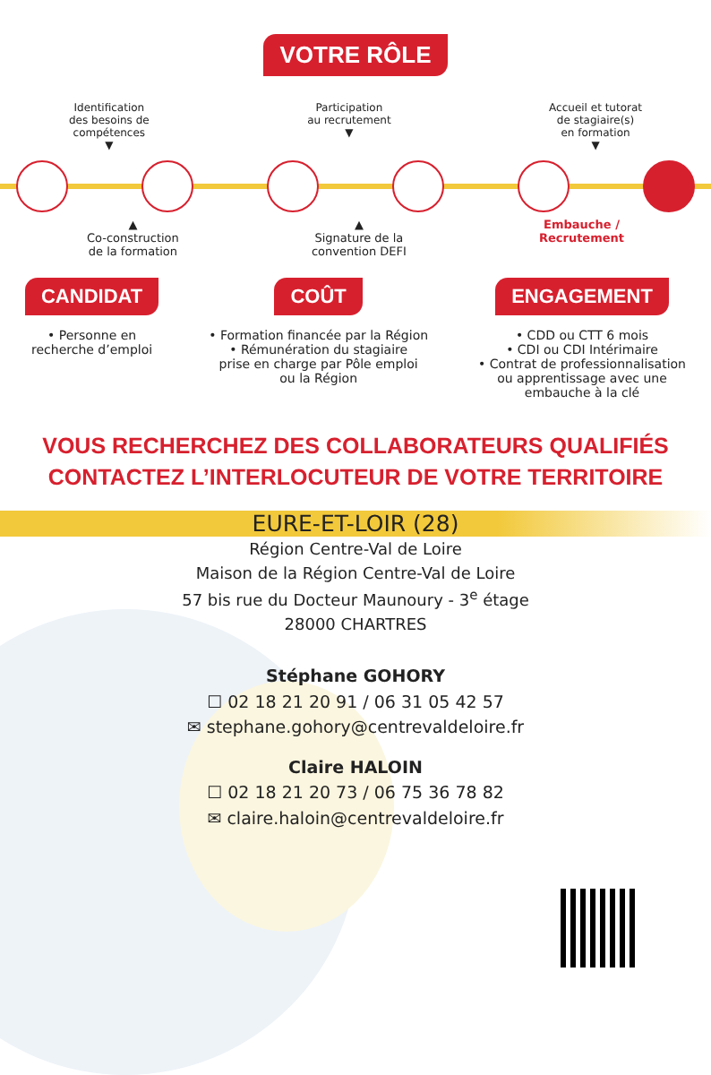VOTRE RÔLE
Identification
des besoins de
compétences
▼
Participation
au recrutement
▼
Accueil et tutorat
de stagiaire(s)
en formation
▼
▲
Co-construction
de la formation
▲
Signature de la
convention DEFI
Embauche /
Recrutement
CANDIDAT
• Personne en
recherche d’emploi
COÛT
• Formation financée par la Région
• Rémunération du stagiaire
prise en charge par Pôle emploi
ou la Région
ENGAGEMENT
• CDD ou CTT 6 mois
• CDI ou CDI Intérimaire
• Contrat de professionnalisation
ou apprentissage avec une
embauche à la clé
VOUS RECHERCHEZ DES COLLABORATEURS QUALIFIÉS
CONTACTEZ L’INTERLOCUTEUR DE VOTRE TERRITOIRE
EURE-ET-LOIR (28)
Région Centre-Val de Loire
Maison de la Région Centre-Val de Loire
57 bis rue du Docteur Maunoury - 3<sup>e</sup> étage
28000 CHARTRES
Stéphane GOHORY
☐ 02 18 21 20 91 / 06 31 05 42 57
✉ stephane.gohory@centrevaldeloire.fr
Claire HALOIN
☐ 02 18 21 20 73 / 06 75 36 78 82
✉ claire.haloin@centrevaldeloire.fr